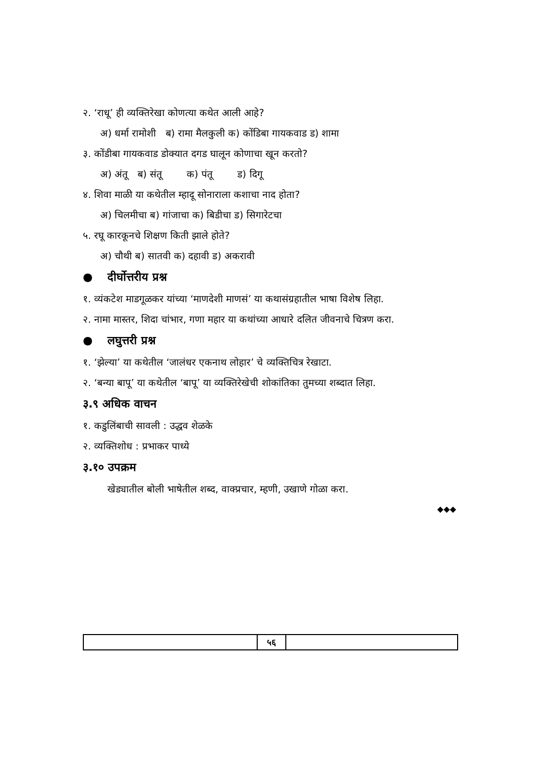२. ‘राधू’ ही व्यक्तिरेखा कोणत्या कथेत आली आहे?
अ) धर्मा रामोशी ब) रामा मैलकुली क) कोंडिबा गायकवाड ड) शामा
३. कोंडीबा गायकवाड डोक्यात दगड घालून कोणाचा खून करतो?
अ) अंतू ब) संतू क) पंतू ड) दिगू
४. शिवा माळी या कथेतील म्हादू सोनाराला कशाचा नाद होता?
अ) चिलमीचा ब) गांजाचा क) बिडीचा ड) सिगारेटचा
५. रघू कारकूनचे शिक्षण किती झाले होते?
अ) चौथी ब) सातवी क) दहावी ड) अकरावी
● दीर्घोत्तरीय प्रश्न
१. व्यंकटेश माडगूळकर यांच्या ‘माणदेशी माणसं’ या कथासंग्रहातील भाषा विशेष लिहा.
२. नामा मास्तर, शिदा चांभार, गणा महार या कथांच्या आधारे दलित जीवनाचे चित्रण करा.
● लघुत्तरी प्रश्न
१. ‘झेल्या’ या कथेतील ‘जालंधर एकनाथ लोहार’ चे व्यक्तिचित्र रेखाटा.
२. ‘बन्या बापू’ या कथेतील ‘बापू’ या व्यक्तिरेखेची शोकांतिका तुमच्या शब्दात लिहा.
३.९ अधिक वाचन
१. कडुलिंबाची सावली : उद्धव शेळके
२. व्यक्तिशोध : प्रभाकर पाध्ये
३.१० उपक्रम
खेड्यातील बोली भाषेतील शब्द, वाक्प्रचार, म्हणी, उखाणे गोळा करा.
◆◆◆
५६